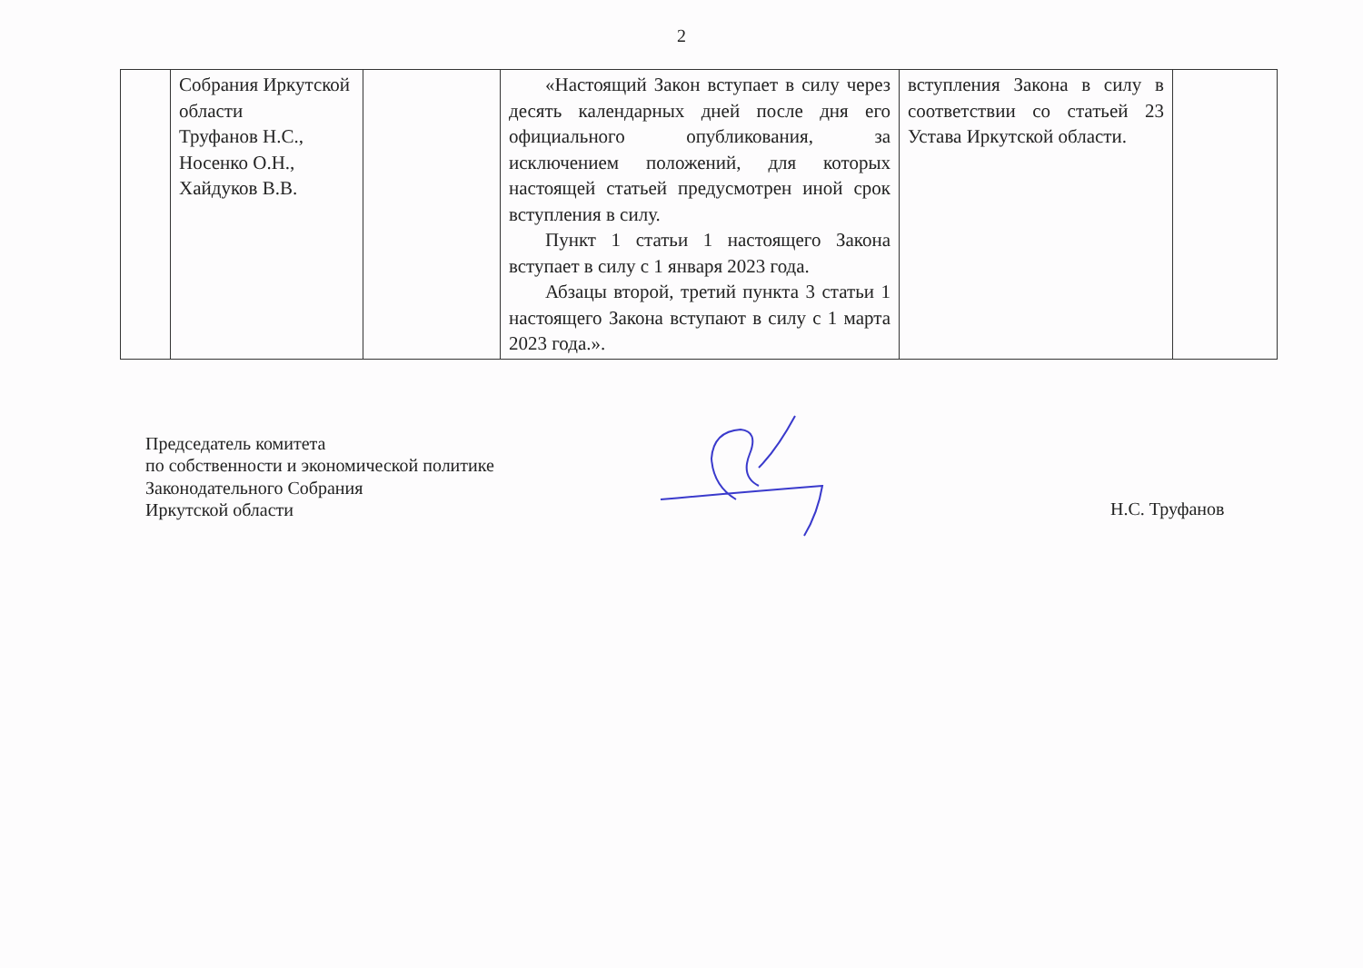2
| | Собрания Иркутской области Труфанов Н.С., Носенко О.Н., Хайдуков В.В. | | «Настоящий Закон вступает в силу через десять календарных дней после дня его официального опубликования, за исключением положений, для которых настоящей статьей предусмотрен иной срок вступления в силу. Пункт 1 статьи 1 настоящего Закона вступает в силу с 1 января 2023 года. Абзацы второй, третий пункта 3 статьи 1 настоящего Закона вступают в силу с 1 марта 2023 года.». | вступления Закона в силу в соответствии со статьей 23 Устава Иркутской области. | |
Председатель комитета
по собственности и экономической политике
Законодательного Собрания
Иркутской области
Н.С. Труфанов